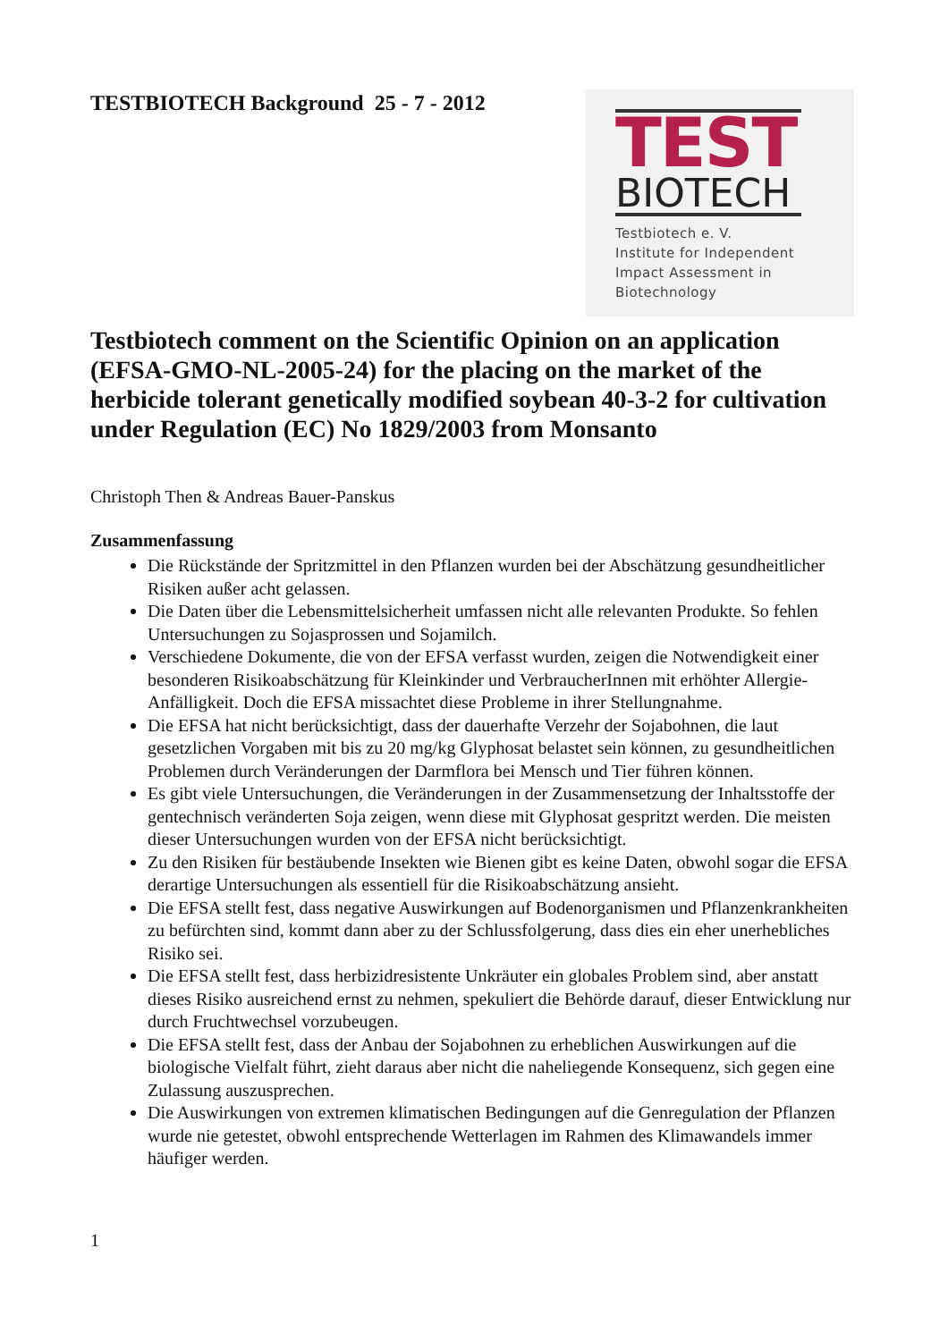TESTBIOTECH Background 25 - 7 - 2012
TEST
BIOTECH
Testbiotech e. V.
Institute for Independent
Impact Assessment in
Biotechnology
Testbiotech comment on the Scientific Opinion on an application (EFSA-GMO-NL-2005-24) for the placing on the market of the herbicide tolerant genetically modified soybean 40-3-2 for cultivation under Regulation (EC) No 1829/2003 from Monsanto
Christoph Then & Andreas Bauer-Panskus
Zusammenfassung
Die Rückstände der Spritzmittel in den Pflanzen wurden bei der Abschätzung gesundheitlicher Risiken außer acht gelassen.
Die Daten über die Lebensmittelsicherheit umfassen nicht alle relevanten Produkte. So fehlen Untersuchungen zu Sojasprossen und Sojamilch.
Verschiedene Dokumente, die von der EFSA verfasst wurden, zeigen die Notwendigkeit einer besonderen Risikoabschätzung für Kleinkinder und VerbraucherInnen mit erhöhter Allergie-Anfälligkeit. Doch die EFSA missachtet diese Probleme in ihrer Stellungnahme.
Die EFSA hat nicht berücksichtigt, dass der dauerhafte Verzehr der Sojabohnen, die laut gesetzlichen Vorgaben mit bis zu 20 mg/kg Glyphosat belastet sein können, zu gesundheitlichen Problemen durch Veränderungen der Darmflora bei Mensch und Tier führen können.
Es gibt viele Untersuchungen, die Veränderungen in der Zusammensetzung der Inhaltsstoffe der gentechnisch veränderten Soja zeigen, wenn diese mit Glyphosat gespritzt werden. Die meisten dieser Untersuchungen wurden von der EFSA nicht berücksichtigt.
Zu den Risiken für bestäubende Insekten wie Bienen gibt es keine Daten, obwohl sogar die EFSA derartige Untersuchungen als essentiell für die Risikoabschätzung ansieht.
Die EFSA stellt fest, dass negative Auswirkungen auf Bodenorganismen und Pflanzenkrankheiten zu befürchten sind, kommt dann aber zu der Schlussfolgerung, dass dies ein eher unerhebliches Risiko sei.
Die EFSA stellt fest, dass herbizidresistente Unkräuter ein globales Problem sind, aber anstatt dieses Risiko ausreichend ernst zu nehmen, spekuliert die Behörde darauf, dieser Entwicklung nur durch Fruchtwechsel vorzubeugen.
Die EFSA stellt fest, dass der Anbau der Sojabohnen zu erheblichen Auswirkungen auf die biologische Vielfalt führt, zieht daraus aber nicht die naheliegende Konsequenz, sich gegen eine Zulassung auszusprechen.
Die Auswirkungen von extremen klimatischen Bedingungen auf die Genregulation der Pflanzen wurde nie getestet, obwohl entsprechende Wetterlagen im Rahmen des Klimawandels immer häufiger werden.
1